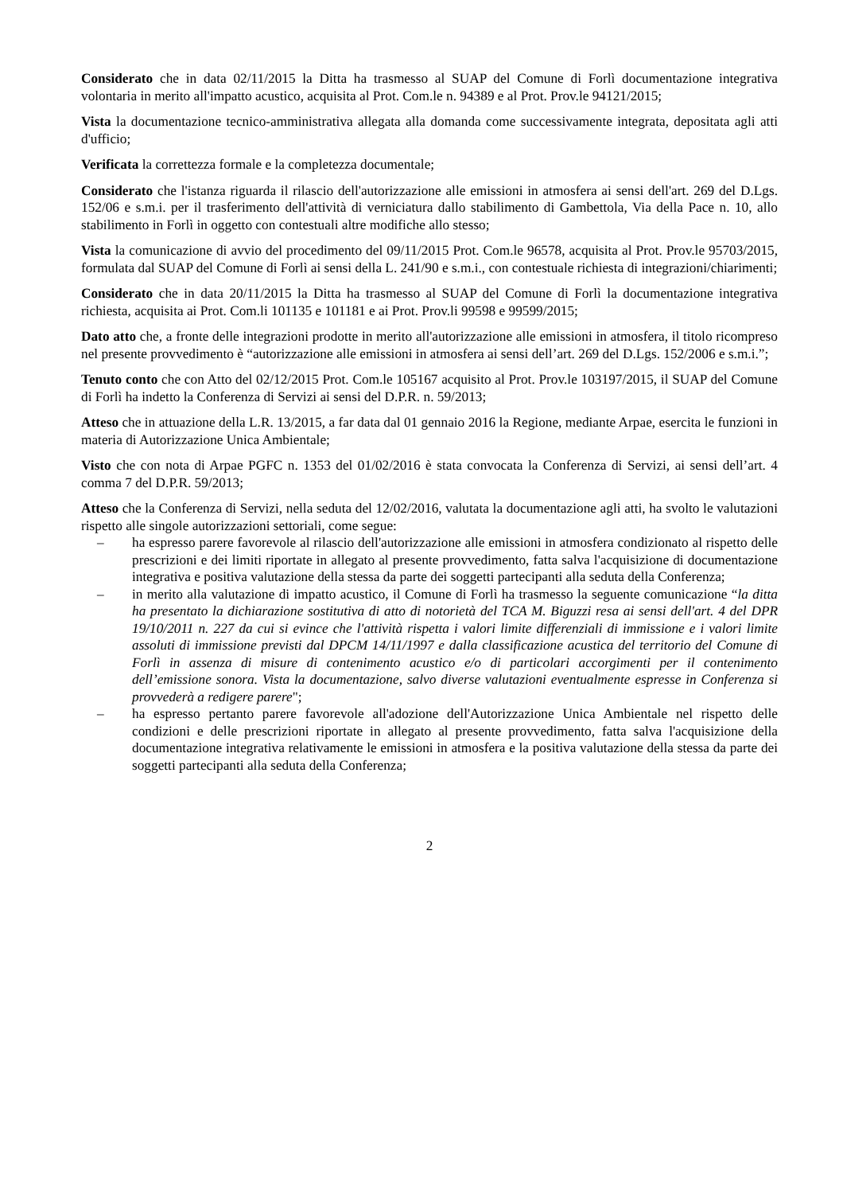Considerato che in data 02/11/2015 la Ditta ha trasmesso al SUAP del Comune di Forlì documentazione integrativa volontaria in merito all'impatto acustico, acquisita al Prot. Com.le n. 94389 e al Prot. Prov.le 94121/2015;
Vista la documentazione tecnico-amministrativa allegata alla domanda come successivamente integrata, depositata agli atti d'ufficio;
Verificata la correttezza formale e la completezza documentale;
Considerato che l'istanza riguarda il rilascio dell'autorizzazione alle emissioni in atmosfera ai sensi dell'art. 269 del D.Lgs. 152/06 e s.m.i. per il trasferimento dell'attività di verniciatura dallo stabilimento di Gambettola, Via della Pace n. 10, allo stabilimento in Forlì in oggetto con contestuali altre modifiche allo stesso;
Vista la comunicazione di avvio del procedimento del 09/11/2015 Prot. Com.le 96578, acquisita al Prot. Prov.le 95703/2015, formulata dal SUAP del Comune di Forlì ai sensi della L. 241/90 e s.m.i., con contestuale richiesta di integrazioni/chiarimenti;
Considerato che in data 20/11/2015 la Ditta ha trasmesso al SUAP del Comune di Forlì la documentazione integrativa richiesta, acquisita ai Prot. Com.li 101135 e 101181 e ai Prot. Prov.li 99598 e 99599/2015;
Dato atto che, a fronte delle integrazioni prodotte in merito all'autorizzazione alle emissioni in atmosfera, il titolo ricompreso nel presente provvedimento è “autorizzazione alle emissioni in atmosfera ai sensi dell’art. 269 del D.Lgs. 152/2006 e s.m.i.”;
Tenuto conto che con Atto del 02/12/2015 Prot. Com.le 105167 acquisito al Prot. Prov.le 103197/2015, il SUAP del Comune di Forlì ha indetto la Conferenza di Servizi ai sensi del D.P.R. n. 59/2013;
Atteso che in attuazione della L.R. 13/2015, a far data dal 01 gennaio 2016 la Regione, mediante Arpae, esercita le funzioni in materia di Autorizzazione Unica Ambientale;
Visto che con nota di Arpae PGFC n. 1353 del 01/02/2016 è stata convocata la Conferenza di Servizi, ai sensi dell’art. 4 comma 7 del D.P.R. 59/2013;
Atteso che la Conferenza di Servizi, nella seduta del 12/02/2016, valutata la documentazione agli atti, ha svolto le valutazioni rispetto alle singole autorizzazioni settoriali, come segue:
– ha espresso parere favorevole al rilascio dell'autorizzazione alle emissioni in atmosfera condizionato al rispetto delle prescrizioni e dei limiti riportate in allegato al presente provvedimento, fatta salva l'acquisizione di documentazione integrativa e positiva valutazione della stessa da parte dei soggetti partecipanti alla seduta della Conferenza;
– in merito alla valutazione di impatto acustico, il Comune di Forlì ha trasmesso la seguente comunicazione “la ditta ha presentato la dichiarazione sostitutiva di atto di notorietà del TCA M. Biguzzi resa ai sensi dell'art. 4 del DPR 19/10/2011 n. 227 da cui si evince che l'attività rispetta i valori limite differenziali di immissione e i valori limite assoluti di immissione previsti dal DPCM 14/11/1997 e dalla classificazione acustica del territorio del Comune di Forlì in assenza di misure di contenimento acustico e/o di particolari accorgimenti per il contenimento dell’emissione sonora. Vista la documentazione, salvo diverse valutazioni eventualmente espresse in Conferenza si provvederà a redigere parere";
– ha espresso pertanto parere favorevole all'adozione dell'Autorizzazione Unica Ambientale nel rispetto delle condizioni e delle prescrizioni riportate in allegato al presente provvedimento, fatta salva l'acquisizione della documentazione integrativa relativamente le emissioni in atmosfera e la positiva valutazione della stessa da parte dei soggetti partecipanti alla seduta della Conferenza;
2